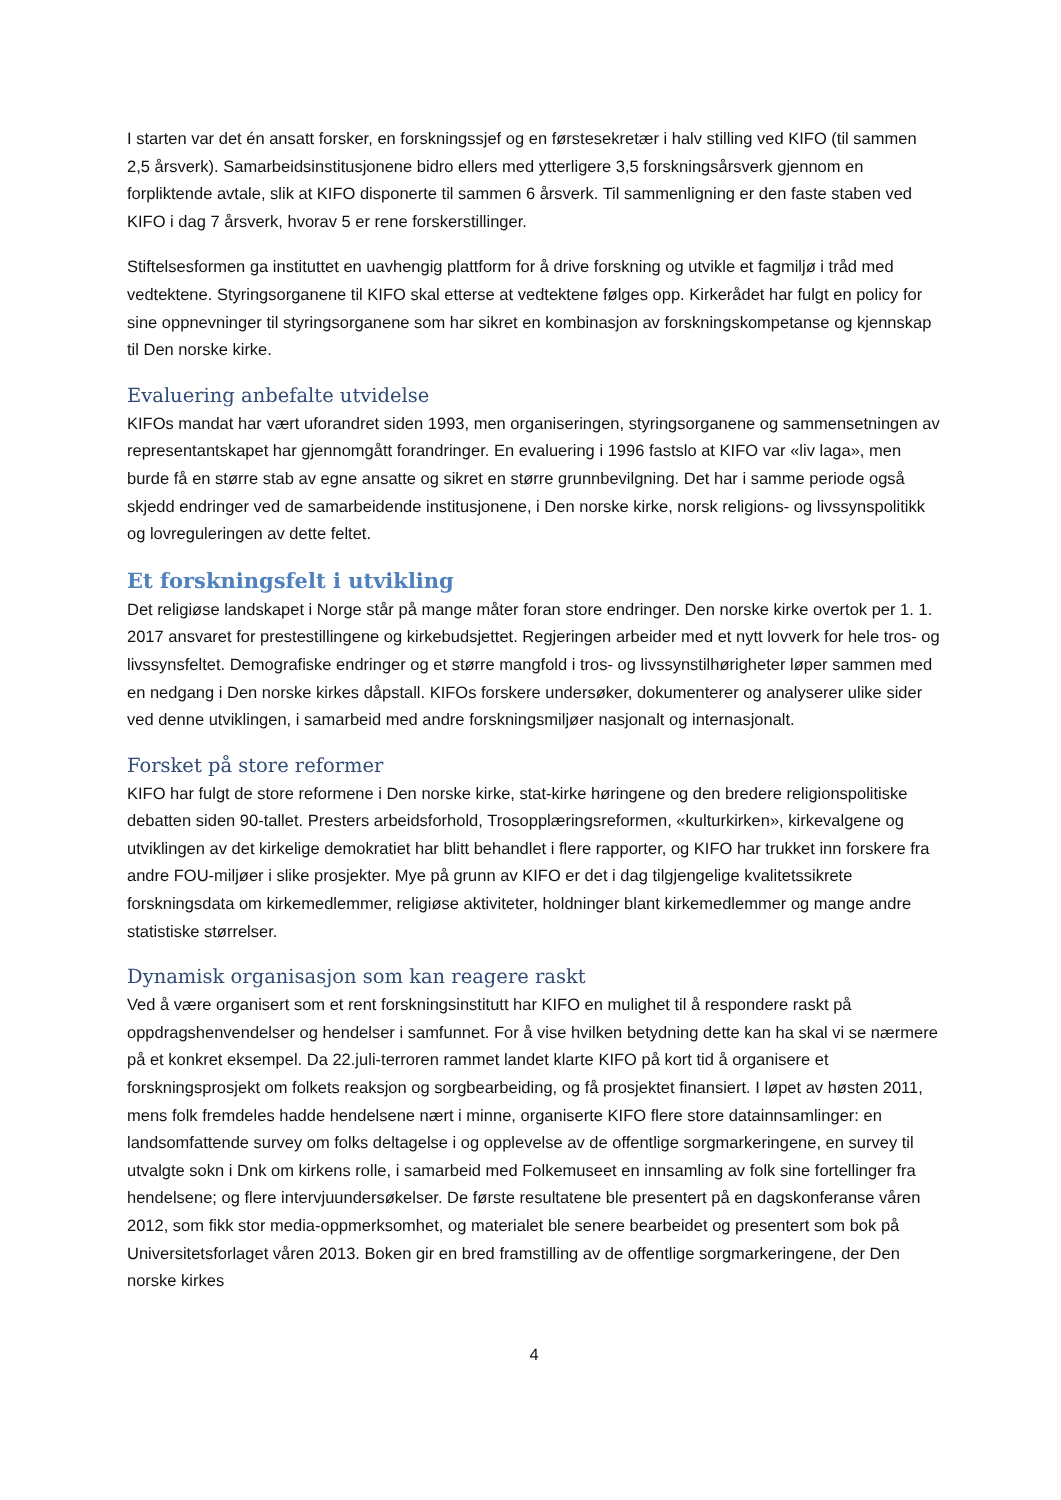I starten var det én ansatt forsker, en forskningssjef og en førstesekretær i halv stilling ved KIFO (til sammen 2,5 årsverk). Samarbeidsinstitusjonene bidro ellers med ytterligere 3,5 forskningsårsverk gjennom en forpliktende avtale, slik at KIFO disponerte til sammen 6 årsverk. Til sammenligning er den faste staben ved KIFO i dag 7 årsverk, hvorav 5 er rene forskerstillinger.
Stiftelsesformen ga instituttet en uavhengig plattform for å drive forskning og utvikle et fagmiljø i tråd med vedtektene. Styringsorganene til KIFO skal etterse at vedtektene følges opp. Kirkerådet har fulgt en policy for sine oppnevninger til styringsorganene som har sikret en kombinasjon av forskningskompetanse og kjennskap til Den norske kirke.
Evaluering anbefalte utvidelse
KIFOs mandat har vært uforandret siden 1993, men organiseringen, styringsorganene og sammensetningen av representantskapet har gjennomgått forandringer. En evaluering i 1996 fastslo at KIFO var «liv laga», men burde få en større stab av egne ansatte og sikret en større grunnbevilgning. Det har i samme periode også skjedd endringer ved de samarbeidende institusjonene, i Den norske kirke, norsk religions- og livssynspolitikk og lovreguleringen av dette feltet.
Et forskningsfelt i utvikling
Det religiøse landskapet i Norge står på mange måter foran store endringer. Den norske kirke overtok per 1. 1. 2017 ansvaret for prestestillingene og kirkebudsjettet. Regjeringen arbeider med et nytt lovverk for hele tros- og livssynsfeltet. Demografiske endringer og et større mangfold i tros- og livssynstilhørigheter løper sammen med en nedgang i Den norske kirkes dåpstall. KIFOs forskere undersøker, dokumenterer og analyserer ulike sider ved denne utviklingen, i samarbeid med andre forskningsmiljøer nasjonalt og internasjonalt.
Forsket på store reformer
KIFO har fulgt de store reformene i Den norske kirke, stat-kirke høringene og den bredere religionspolitiske debatten siden 90-tallet. Presters arbeidsforhold, Trosopplæringsreformen, «kulturkirken», kirkevalgene og utviklingen av det kirkelige demokratiet har blitt behandlet i flere rapporter, og KIFO har trukket inn forskere fra andre FOU-miljøer i slike prosjekter. Mye på grunn av KIFO er det i dag tilgjengelige kvalitetssikrete forskningsdata om kirkemedlemmer, religiøse aktiviteter, holdninger blant kirkemedlemmer og mange andre statistiske størrelser.
Dynamisk organisasjon som kan reagere raskt
Ved å være organisert som et rent forskningsinstitutt har KIFO en mulighet til å respondere raskt på oppdragshenvendelser og hendelser i samfunnet. For å vise hvilken betydning dette kan ha skal vi se nærmere på et konkret eksempel. Da 22.juli-terroren rammet landet klarte KIFO på kort tid å organisere et forskningsprosjekt om folkets reaksjon og sorgbearbeiding, og få prosjektet finansiert. I løpet av høsten 2011, mens folk fremdeles hadde hendelsene nært i minne, organiserte KIFO flere store datainnsamlinger: en landsomfattende survey om folks deltagelse i og opplevelse av de offentlige sorgmarkeringene, en survey til utvalgte sokn i Dnk om kirkens rolle, i samarbeid med Folkemuseet en innsamling av folk sine fortellinger fra hendelsene; og flere intervjuundersøkelser. De første resultatene ble presentert på en dagskonferanse våren 2012, som fikk stor media-oppmerksomhet, og materialet ble senere bearbeidet og presentert som bok på Universitetsforlaget våren 2013. Boken gir en bred framstilling av de offentlige sorgmarkeringene, der Den norske kirkes
4